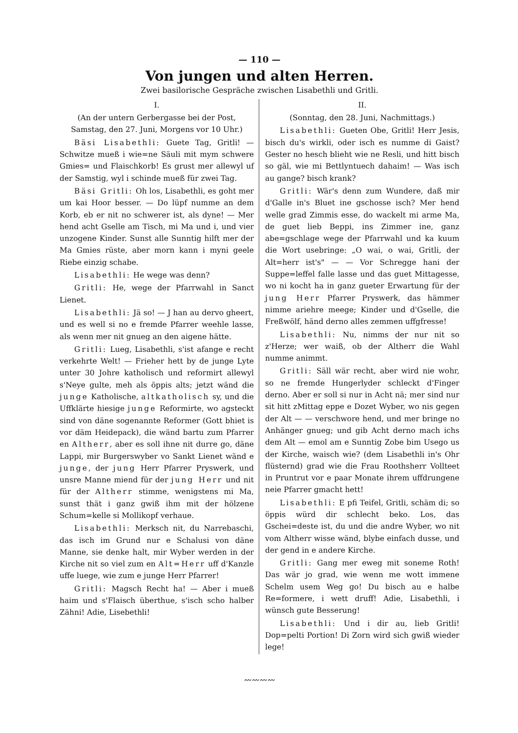— 110 —
Von jungen und alten Herren.
Zwei basilorische Gespräche zwischen Lisabethli und Gritli.
I.
(An der untern Gerbergasse bei der Post, Samstag, den 27. Juni, Morgens vor 10 Uhr.)
Bäsi Lisabethli: Guete Tag, Gritli! — Schwitze mueß i wie=ne Säuli mit mym schwere Gmies= und Flaischkorb! Es grust mer allewyl uf der Samstig, wyl i schinde mueß für zwei Tag.
Bäsi Gritli: Oh los, Lisabethli, es goht mer um kai Hoor besser. — Do lüpf numme an dem Korb, eb er nit no schwerer ist, als dyne! — Mer hend acht Gselle am Tisch, mi Ma und i, und vier unzogene Kinder. Sunst alle Sunntig hilft mer der Ma Gmies rüste, aber morn kann i myni geele Riebe einzig schabe.
Lisabethli: He wege was denn?
Gritli: He, wege der Pfarrwahl in Sanct Lienet.
Lisabethli: Jä so! — J han au dervo gheert, und es well si no e fremde Pfarrer weehle lasse, als wenn mer nit gnueg an den aigene hätte.
Gritli: Lueg, Lisabethli, s'ist afange e recht verkehrte Welt! — Frieher hett by de junge Lyte unter 30 Johre katholisch und reformirt allewyl s'Neye gulte, meh als öppis alts; jetzt wänd die junge Katholische, altkatholisch sy, und die Uffklärte hiesige junge Reformirte, wo agsteckt sind von däne sogenannte Reformer (Gott bhiet is vor däm Heidepack), die wänd bartu zum Pfarrer en Altherr, aber es soll ihne nit durre go, däne Lappi, mir Burgerswyber vo Sankt Lienet wänd e junge, der jung Herr Pfarrer Pryswerk, und unsre Manne miend für der jung Herr und nit für der Altherr stimme, wenigstens mi Ma, sunst thät i ganz gwiß ihm mit der hölzene Schum=kelle si Mollikopf verhaue.
Lisabethli: Merksch nit, du Narrebaschi, das isch im Grund nur e Schalusi von däne Manne, sie denke halt, mir Wyber werden in der Kirche nit so viel zum en Alt=Herr uff d'Kanzle uffe luege, wie zum e junge Herr Pfarrer!
Gritli: Magsch Recht ha! — Aber i mueß haim und s'Flaisch überthue, s'isch scho halber Zähni! Adie, Lisebethli!
II.
(Sonntag, den 28. Juni, Nachmittags.)
Lisabethli: Gueten Obe, Gritli! Herr Jesis, bisch du's wirkli, oder isch es numme di Gaist? Gester no hesch blieht wie ne Resli, und hitt bisch so gäl, wie mi Bettlyntuech dahaim! — Was isch au gange? bisch krank?
Gritli: Wär's denn zum Wundere, daß mir d'Galle in's Bluet ine gschosse isch? Mer hend welle grad Zimmis esse, do wackelt mi arme Ma, de guet lieb Beppi, ins Zimmer ine, ganz abe=gschlage wege der Pfarrwahl und ka kuum die Wort usebringe: „O wai, o wai, Gritli, der Alt=herr ist's" — — Vor Schregge hani der Suppe=leffel falle lasse und das guet Mittagesse, wo ni kocht ha in ganz gueter Erwartung für der jung Herr Pfarrer Pryswerk, das hämmer nimme ariehre meege; Kinder und d'Gselle, die Freßwölf, händ derno alles zemmen uffgfresse!
Lisabethli: Nu, nimms der nur nit so z'Herze; wer waiß, ob der Altherr die Wahl numme animmt.
Gritli: Säll wär recht, aber wird nie wohr, so ne fremde Hungerlyder schleckt d'Finger derno. Aber er soll si nur in Acht nä; mer sind nur sit hitt zMittag eppe e Dozet Wyber, wo nis gegen der Alt — — verschwore hend, und mer bringe no Anhänger gnueg; und gib Acht derno mach ichs dem Alt — emol am e Sunntig Zobe bim Usego us der Kirche, waisch wie? (dem Lisabethli in's Ohr flüsternd) grad wie die Frau Roothsherr Vollteet in Pruntrut vor e paar Monate ihrem uffdrungene neie Pfarrer gmacht hett!
Lisabethli: E pfi Teifel, Gritli, schäm di; so öppis würd dir schlecht beko. Los, das Gschei=deste ist, du und die andre Wyber, wo nit vom Altherr wisse wänd, blybe einfach dusse, und der gend in e andere Kirche.
Gritli: Gang mer eweg mit soneme Roth! Das wär jo grad, wie wenn me wott immene Schelm usem Weg go! Du bisch au e halbe Re=formere, i wett druff! Adie, Lisabethli, i wünsch gute Besserung!
Lisabethli: Und i dir au, lieb Gritli! Dop=pelti Portion! Di Zorn wird sich gwiß wieder lege!
〰〰〰〰